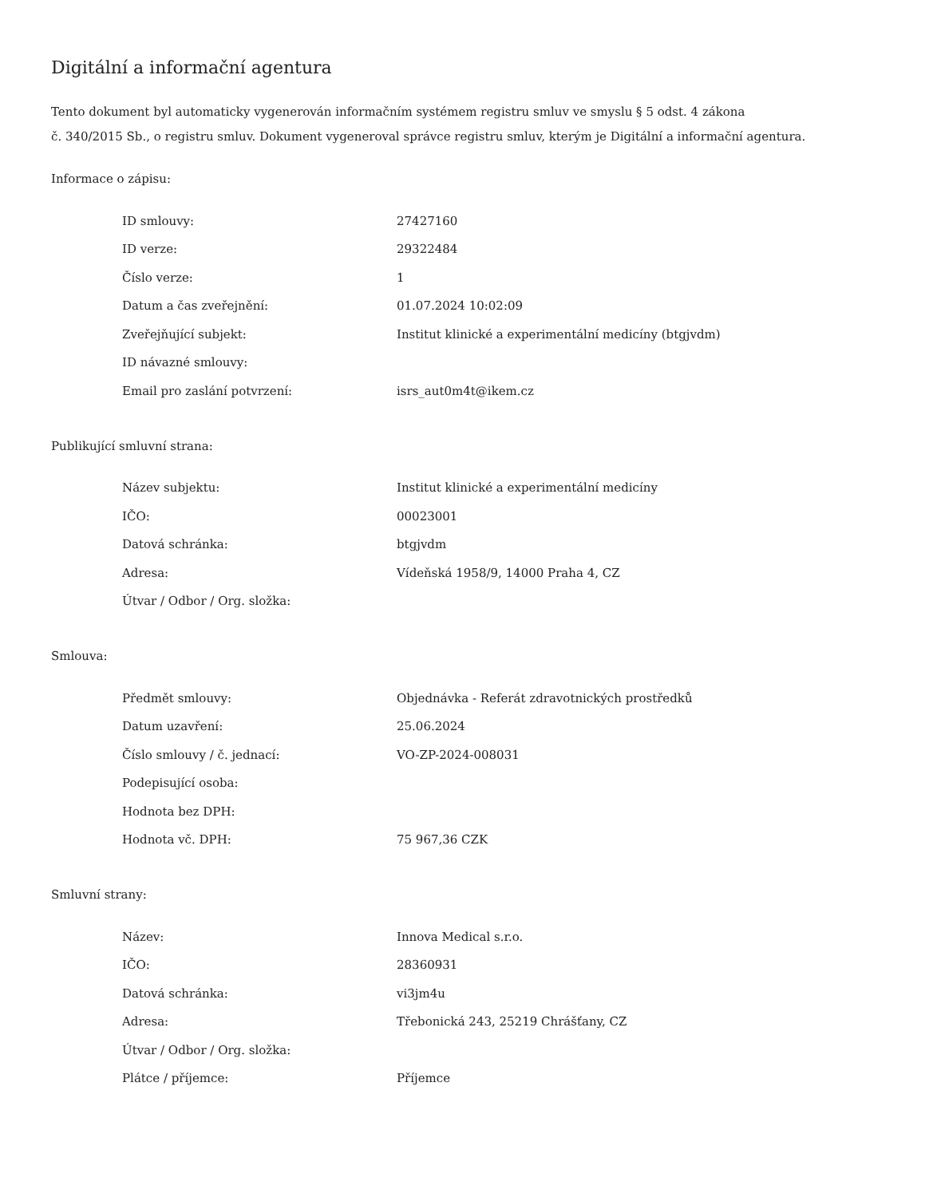Digitální a informační agentura
Tento dokument byl automaticky vygenerován informačním systémem registru smluv ve smyslu § 5 odst. 4 zákona
č. 340/2015 Sb., o registru smluv. Dokument vygeneroval správce registru smluv, kterým je Digitální a informační agentura.
Informace o zápisu:
| ID smlouvy: | 27427160 |
| ID verze: | 29322484 |
| Číslo verze: | 1 |
| Datum a čas zveřejnění: | 01.07.2024 10:02:09 |
| Zveřejňující subjekt: | Institut klinické a experimentální medicíny (btgjvdm) |
| ID návazné smlouvy: | |
| Email pro zaslání potvrzení: | isrs_aut0m4t@ikem.cz |
Publikující smluvní strana:
| Název subjektu: | Institut klinické a experimentální medicíny |
| IČO: | 00023001 |
| Datová schránka: | btgjvdm |
| Adresa: | Vídeňská 1958/9, 14000 Praha 4, CZ |
| Útvar / Odbor / Org. složka: | |
Smlouva:
| Předmět smlouvy: | Objednávka - Referát zdravotnických prostředků |
| Datum uzavření: | 25.06.2024 |
| Číslo smlouvy / č. jednací: | VO-ZP-2024-008031 |
| Podepisující osoba: | |
| Hodnota bez DPH: | |
| Hodnota vč. DPH: | 75 967,36 CZK |
Smluvní strany:
| Název: | Innova Medical s.r.o. |
| IČO: | 28360931 |
| Datová schránka: | vi3jm4u |
| Adresa: | Třebonická 243, 25219 Chrášťany, CZ |
| Útvar / Odbor / Org. složka: | |
| Plátce / příjemce: | Příjemce |